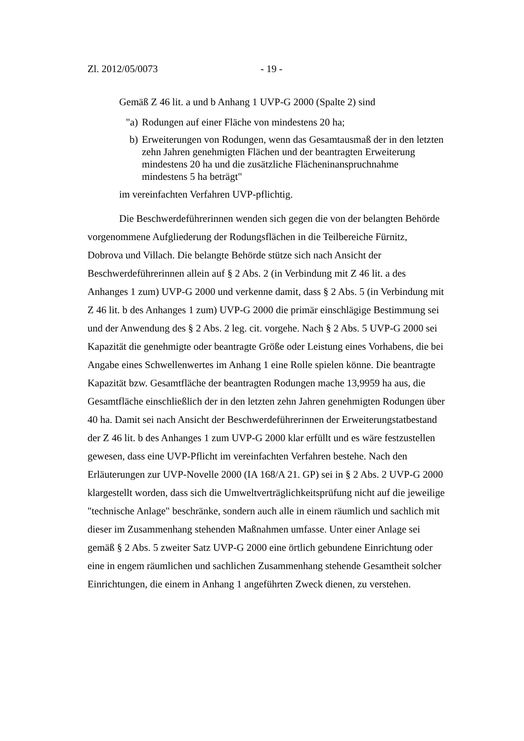Zl. 2012/05/0073 - 19 -
Gemäß Z 46 lit. a und b Anhang 1 UVP-G 2000 (Spalte 2) sind
"a) Rodungen auf einer Fläche von mindestens 20 ha;
b) Erweiterungen von Rodungen, wenn das Gesamtausmaß der in den letzten zehn Jahren genehmigten Flächen und der beantragten Erweiterung mindestens 20 ha und die zusätzliche Flächeninanspruchnahme mindestens 5 ha beträgt"
im vereinfachten Verfahren UVP-pflichtig.
Die Beschwerdeführerinnen wenden sich gegen die von der belangten Behörde vorgenommene Aufgliederung der Rodungsflächen in die Teilbereiche Fürnitz, Dobrova und Villach. Die belangte Behörde stütze sich nach Ansicht der Beschwerdeführerinnen allein auf § 2 Abs. 2 (in Verbindung mit Z 46 lit. a des Anhanges 1 zum) UVP-G 2000 und verkenne damit, dass § 2 Abs. 5 (in Verbindung mit Z 46 lit. b des Anhanges 1 zum) UVP-G 2000 die primär einschlägige Bestimmung sei und der Anwendung des § 2 Abs. 2 leg. cit. vorgehe. Nach § 2 Abs. 5 UVP-G 2000 sei Kapazität die genehmigte oder beantragte Größe oder Leistung eines Vorhabens, die bei Angabe eines Schwellenwertes im Anhang 1 eine Rolle spielen könne. Die beantragte Kapazität bzw. Gesamtfläche der beantragten Rodungen mache 13,9959 ha aus, die Gesamtfläche einschließlich der in den letzten zehn Jahren genehmigten Rodungen über 40 ha. Damit sei nach Ansicht der Beschwerdeführerinnen der Erweiterungstatbestand der Z 46 lit. b des Anhanges 1 zum UVP-G 2000 klar erfüllt und es wäre festzustellen gewesen, dass eine UVP-Pflicht im vereinfachten Verfahren bestehe. Nach den Erläuterungen zur UVP-Novelle 2000 (IA 168/A 21. GP) sei in § 2 Abs. 2 UVP-G 2000 klargestellt worden, dass sich die Umweltverträglichkeitsprüfung nicht auf die jeweilige "technische Anlage" beschränke, sondern auch alle in einem räumlich und sachlich mit dieser im Zusammenhang stehenden Maßnahmen umfasse. Unter einer Anlage sei gemäß § 2 Abs. 5 zweiter Satz UVP-G 2000 eine örtlich gebundene Einrichtung oder eine in engem räumlichen und sachlichen Zusammenhang stehende Gesamtheit solcher Einrichtungen, die einem in Anhang 1 angeführten Zweck dienen, zu verstehen.